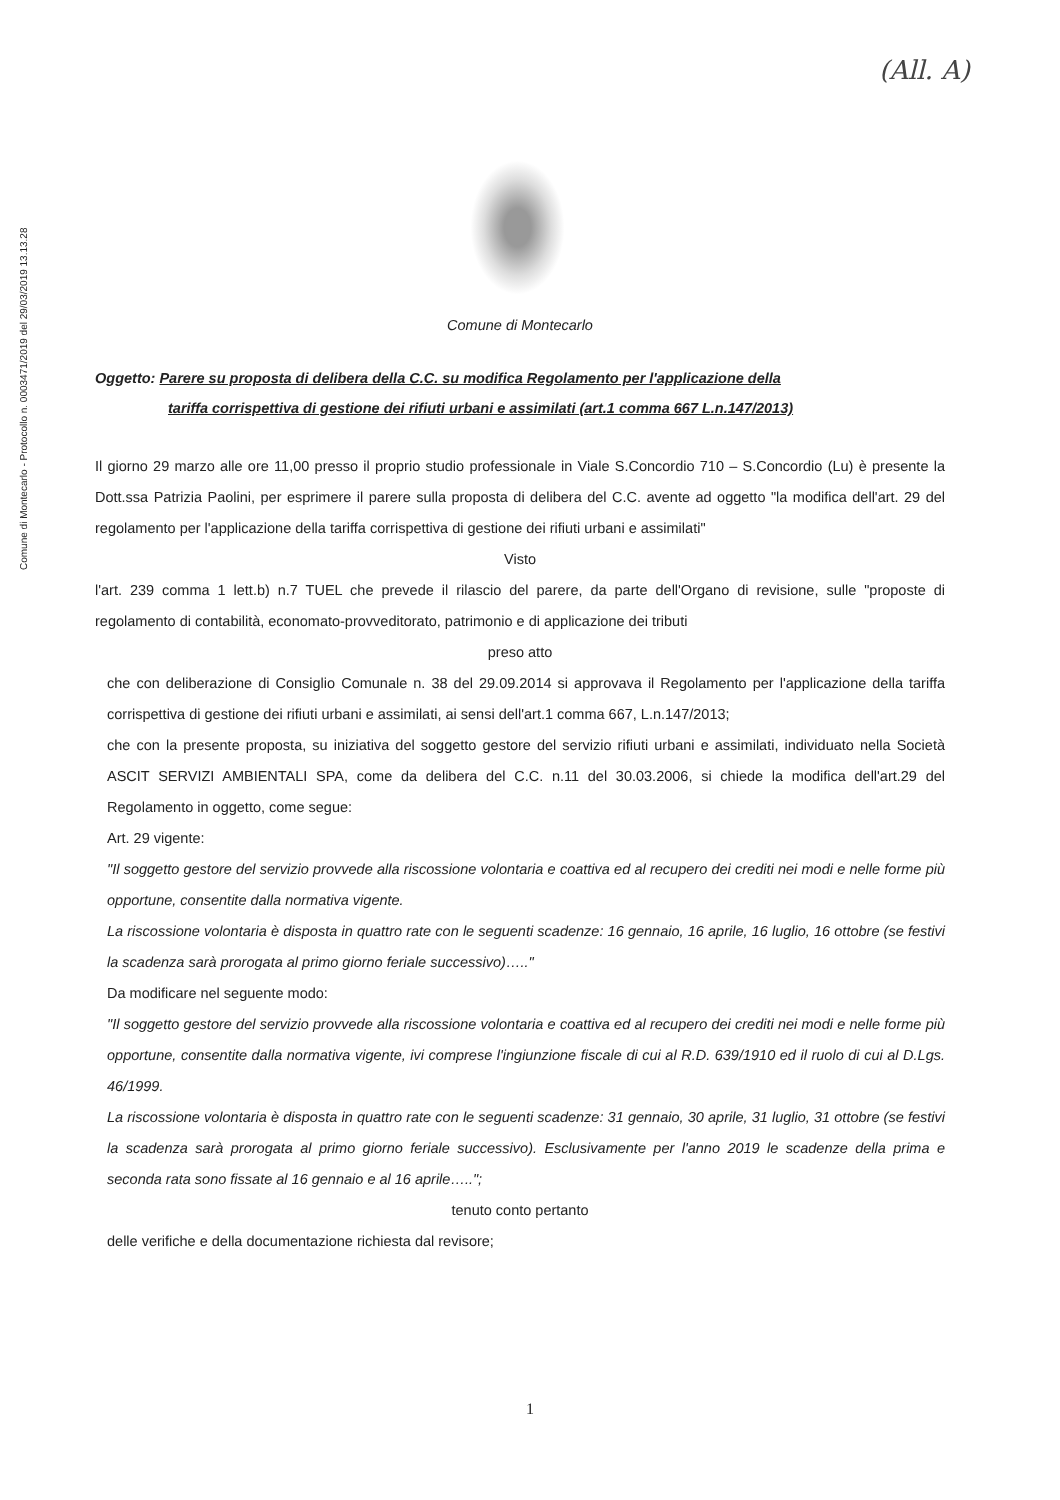Comune di Montecarlo - Protocollo n. 0003471/2019 del 29/03/2019 13.13.28
(All. A)
Comune di Montecarlo
Oggetto: Parere su proposta di delibera della C.C. su modifica Regolamento per l'applicazione della
tariffa corrispettiva di gestione dei rifiuti urbani e assimilati (art.1 comma 667 L.n.147/2013)
Il giorno 29 marzo alle ore 11,00 presso il proprio studio professionale in Viale S.Concordio 710 – S.Concordio (Lu) è presente la Dott.ssa Patrizia Paolini, per esprimere il parere sulla proposta di delibera del C.C. avente ad oggetto "la modifica dell'art. 29 del regolamento per l'applicazione della tariffa corrispettiva di gestione dei rifiuti urbani e assimilati"
Visto
l'art. 239 comma 1 lett.b) n.7 TUEL che prevede il rilascio del parere, da parte dell'Organo di revisione, sulle "proposte di regolamento di contabilità, economato-provveditorato, patrimonio e di applicazione dei tributi
preso atto
che con deliberazione di Consiglio Comunale n. 38 del 29.09.2014 si approvava il Regolamento per l'applicazione della tariffa corrispettiva di gestione dei rifiuti urbani e assimilati, ai sensi dell'art.1 comma 667, L.n.147/2013;
che con la presente proposta, su iniziativa del soggetto gestore del servizio rifiuti urbani e assimilati, individuato nella Società ASCIT SERVIZI AMBIENTALI SPA, come da delibera del C.C. n.11 del 30.03.2006, si chiede la modifica dell'art.29 del Regolamento in oggetto, come segue:
Art. 29 vigente:
"Il soggetto gestore del servizio provvede alla riscossione volontaria e coattiva ed al recupero dei crediti nei modi e nelle forme più opportune, consentite dalla normativa vigente.
La riscossione volontaria è disposta in quattro rate con le seguenti scadenze: 16 gennaio, 16 aprile, 16 luglio, 16 ottobre (se festivi la scadenza sarà prorogata al primo giorno feriale successivo)….."
Da modificare nel seguente modo:
"Il soggetto gestore del servizio provvede alla riscossione volontaria e coattiva ed al recupero dei crediti nei modi e nelle forme più opportune, consentite dalla normativa vigente, ivi comprese l'ingiunzione fiscale di cui al R.D. 639/1910 ed il ruolo di cui al D.Lgs. 46/1999.
La riscossione volontaria è disposta in quattro rate con le seguenti scadenze: 31 gennaio, 30 aprile, 31 luglio, 31 ottobre (se festivi la scadenza sarà prorogata al primo giorno feriale successivo). Esclusivamente per l'anno 2019 le scadenze della prima e seconda rata sono fissate al 16 gennaio e al 16 aprile…..";
tenuto conto pertanto
delle verifiche e della documentazione richiesta dal revisore;
1